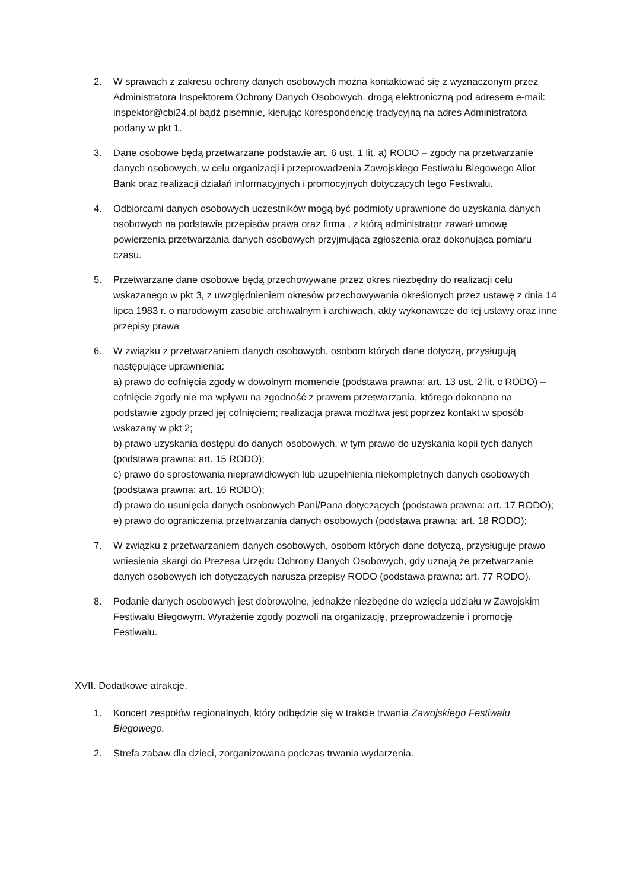2. W sprawach z zakresu ochrony danych osobowych można kontaktować się z wyznaczonym przez Administratora Inspektorem Ochrony Danych Osobowych, drogą elektroniczną pod adresem e-mail: inspektor@cbi24.pl bądź pisemnie, kierując korespondencję tradycyjną na adres Administratora podany w pkt 1.
3. Dane osobowe będą przetwarzane podstawie art. 6 ust. 1 lit. a) RODO – zgody na przetwarzanie danych osobowych, w celu organizacji i przeprowadzenia Zawojskiego Festiwalu Biegowego Alior Bank oraz realizacji działań informacyjnych i promocyjnych dotyczących tego Festiwalu.
4. Odbiorcami danych osobowych uczestników mogą być podmioty uprawnione do uzyskania danych osobowych na podstawie przepisów prawa oraz firma , z którą administrator zawarł umowę powierzenia przetwarzania danych osobowych przyjmująca zgłoszenia oraz dokonująca pomiaru czasu.
5. Przetwarzane dane osobowe będą przechowywane przez okres niezbędny do realizacji celu wskazanego w pkt 3, z uwzględnieniem okresów przechowywania określonych przez ustawę z dnia 14 lipca 1983 r. o narodowym zasobie archiwalnym i archiwach, akty wykonawcze do tej ustawy oraz inne przepisy prawa
6. W związku z przetwarzaniem danych osobowych, osobom których dane dotyczą, przysługują następujące uprawnienia:
a) prawo do cofnięcia zgody w dowolnym momencie (podstawa prawna: art. 13 ust. 2 lit. c RODO) – cofnięcie zgody nie ma wpływu na zgodność z prawem przetwarzania, którego dokonano na podstawie zgody przed jej cofnięciem; realizacja prawa możliwa jest poprzez kontakt w sposób wskazany w pkt 2;
b) prawo uzyskania dostępu do danych osobowych, w tym prawo do uzyskania kopii tych danych (podstawa prawna: art. 15 RODO);
c) prawo do sprostowania nieprawidłowych lub uzupełnienia niekompletnych danych osobowych (podstawa prawna: art. 16 RODO);
d) prawo do usunięcia danych osobowych Pani/Pana dotyczących (podstawa prawna: art. 17 RODO);
e) prawo do ograniczenia przetwarzania danych osobowych (podstawa prawna: art. 18 RODO);
7. W związku z przetwarzaniem danych osobowych, osobom których dane dotyczą, przysługuje prawo wniesienia skargi do Prezesa Urzędu Ochrony Danych Osobowych, gdy uznają że przetwarzanie danych osobowych ich dotyczących narusza przepisy RODO (podstawa prawna: art. 77 RODO).
8. Podanie danych osobowych jest dobrowolne, jednakże niezbędne do wzięcia udziału w Zawojskim Festiwalu Biegowym. Wyrażenie zgody pozwoli na organizację, przeprowadzenie i promocję Festiwalu.
XVII. Dodatkowe atrakcje.
1. Koncert zespołów regionalnych, który odbędzie się w trakcie trwania Zawojskiego Festiwalu Biegowego.
2. Strefa zabaw dla dzieci, zorganizowana podczas trwania wydarzenia.